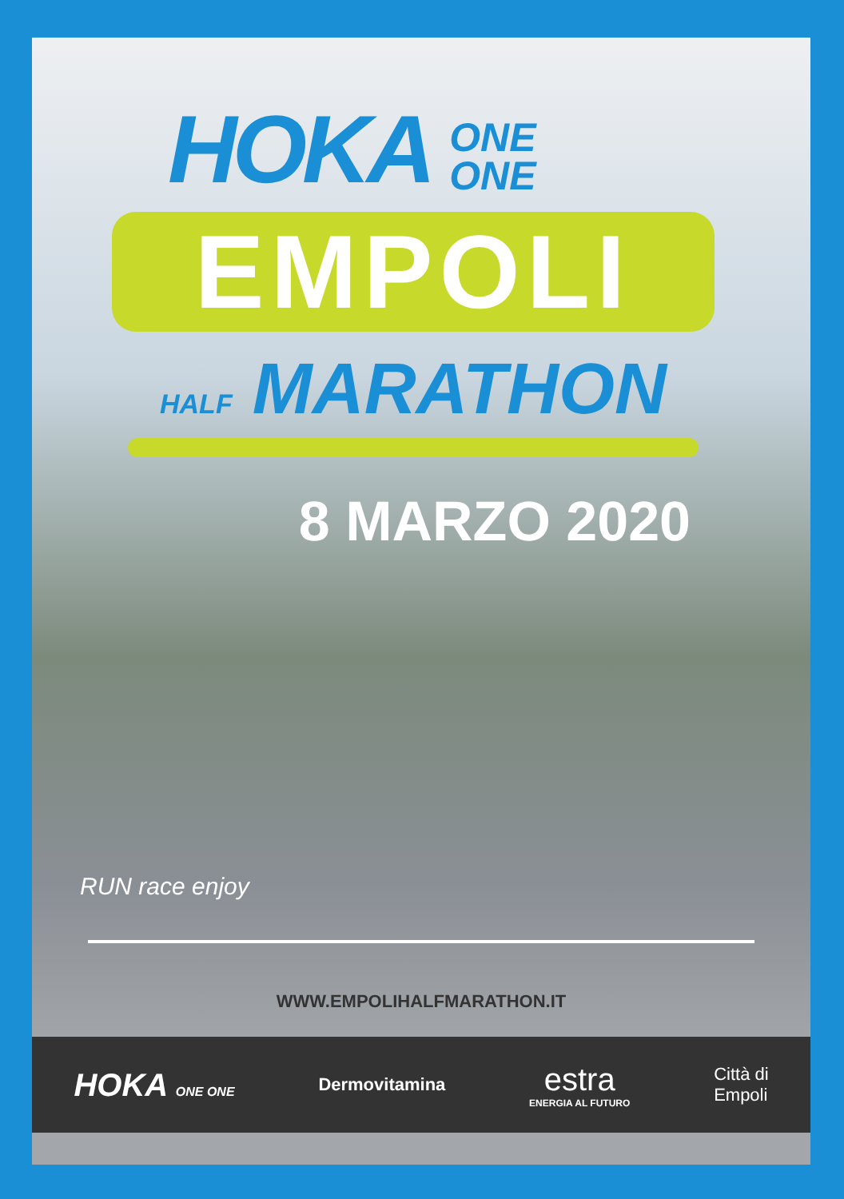HOKA ONE
ONE
EMPOLI
HALF MARATHON
8 MARZO 2020
RUN race enjoy
WWW.EMPOLIHALFMARATHON.IT
HOKA ONE ONE
Dermovitamina
estra
ENERGIA AL FUTURO
Città di
Empoli